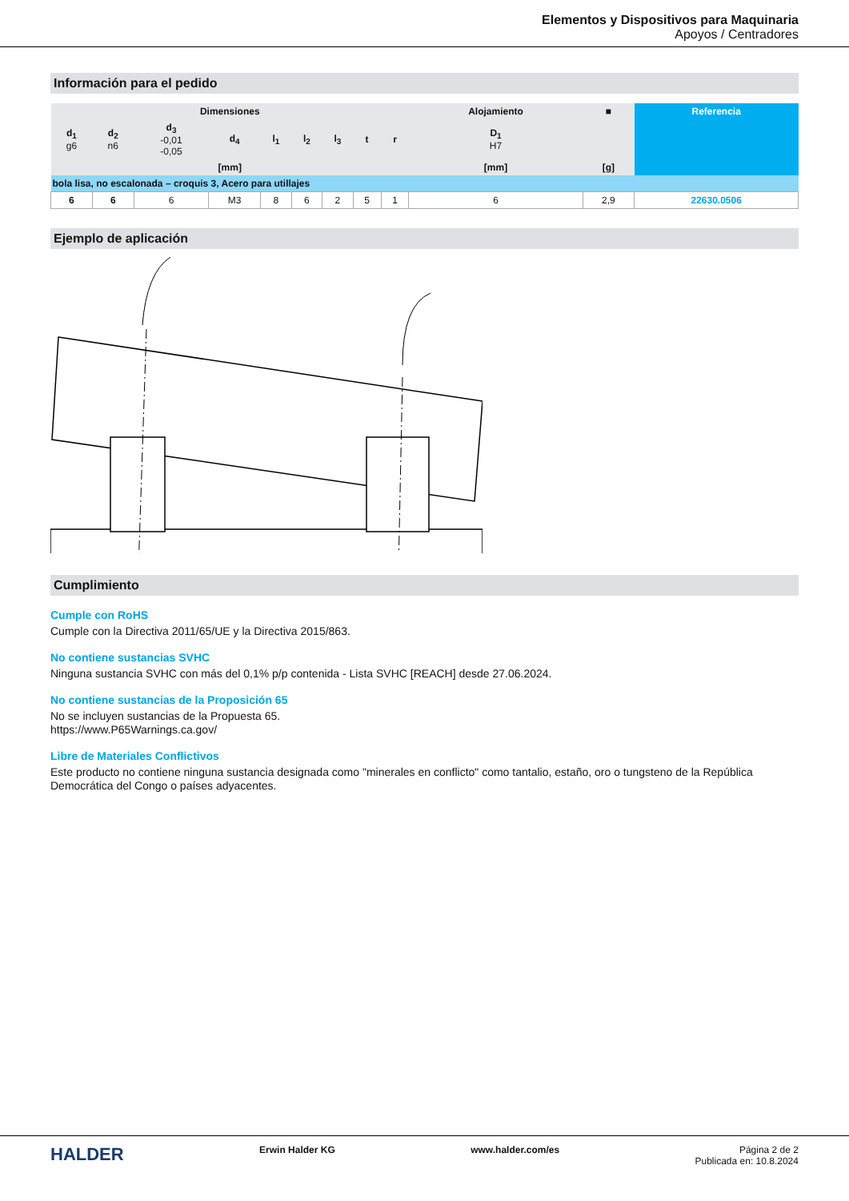Elementos y Dispositivos para Maquinaria
Apoyos / Centradores
Información para el pedido
| Dimensiones | | | | | | | | | Alojamiento | ■ | Referencia |
| --- | --- | --- | --- | --- | --- | --- | --- | --- | --- | --- | --- |
| d<sub>1</sub> g6 | d<sub>2</sub> n6 | d<sub>3</sub> -0,01 -0,05 | d<sub>4</sub> | l<sub>1</sub> | l<sub>2</sub> | l<sub>3</sub> | t | r | D<sub>1</sub> H7 | | |
| [mm] | | | | | | | | | [mm] | [g] | |
| bola lisa, no escalonada – croquis 3, Acero para utillajes | | | | | | | | | | | |
| 6 | 6 | 6 | M3 | 8 | 6 | 2 | 5 | 1 | 6 | 2,9 | 22630.0506 |
Ejemplo de aplicación
Cumplimiento
Cumple con RoHS
Cumple con la Directiva 2011/65/UE y la Directiva 2015/863.
No contiene sustancias SVHC
Ninguna sustancia SVHC con más del 0,1% p/p contenida - Lista SVHC [REACH] desde 27.06.2024.
No contiene sustancias de la Proposición 65
No se incluyen sustancias de la Propuesta 65.
https://www.P65Warnings.ca.gov/
Libre de Materiales Conflictivos
Este producto no contiene ninguna sustancia designada como "minerales en conflicto" como tantalio, estaño, oro o tungsteno de la República Democrática del Congo o países adyacentes.
HALDER
Erwin Halder KG www.halder.com/es Página 2 de 2
Publicada en: 10.8.2024